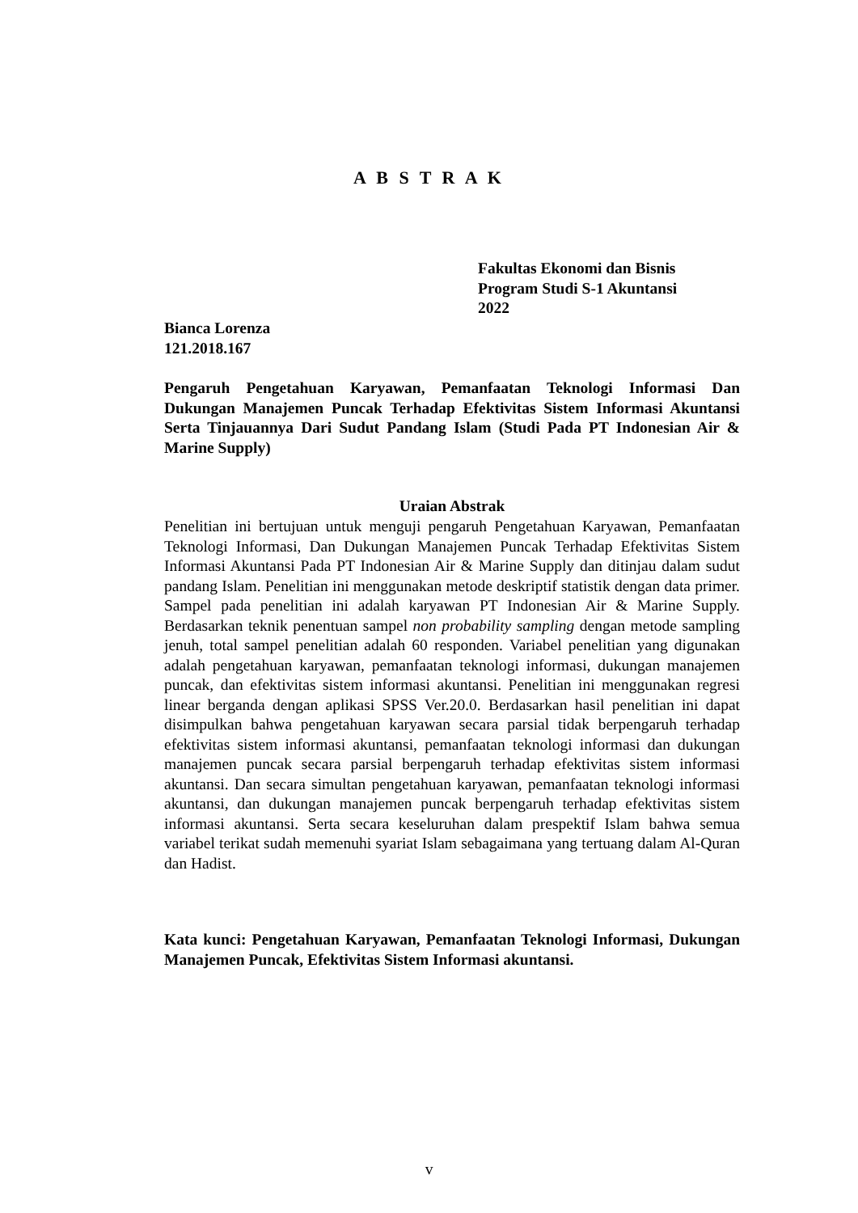A B S T R A K
Fakultas Ekonomi dan Bisnis
Program Studi S-1 Akuntansi
2022
Bianca Lorenza
121.2018.167
Pengaruh Pengetahuan Karyawan, Pemanfaatan Teknologi Informasi Dan Dukungan Manajemen Puncak Terhadap Efektivitas Sistem Informasi Akuntansi Serta Tinjauannya Dari Sudut Pandang Islam (Studi Pada PT Indonesian Air & Marine Supply)
Uraian Abstrak
Penelitian ini bertujuan untuk menguji pengaruh Pengetahuan Karyawan, Pemanfaatan Teknologi Informasi, Dan Dukungan Manajemen Puncak Terhadap Efektivitas Sistem Informasi Akuntansi Pada PT Indonesian Air & Marine Supply dan ditinjau dalam sudut pandang Islam. Penelitian ini menggunakan metode deskriptif statistik dengan data primer. Sampel pada penelitian ini adalah karyawan PT Indonesian Air & Marine Supply. Berdasarkan teknik penentuan sampel non probability sampling dengan metode sampling jenuh, total sampel penelitian adalah 60 responden. Variabel penelitian yang digunakan adalah pengetahuan karyawan, pemanfaatan teknologi informasi, dukungan manajemen puncak, dan efektivitas sistem informasi akuntansi. Penelitian ini menggunakan regresi linear berganda dengan aplikasi SPSS Ver.20.0. Berdasarkan hasil penelitian ini dapat disimpulkan bahwa pengetahuan karyawan secara parsial tidak berpengaruh terhadap efektivitas sistem informasi akuntansi, pemanfaatan teknologi informasi dan dukungan manajemen puncak secara parsial berpengaruh terhadap efektivitas sistem informasi akuntansi. Dan secara simultan pengetahuan karyawan, pemanfaatan teknologi informasi akuntansi, dan dukungan manajemen puncak berpengaruh terhadap efektivitas sistem informasi akuntansi. Serta secara keseluruhan dalam prespektif Islam bahwa semua variabel terikat sudah memenuhi syariat Islam sebagaimana yang tertuang dalam Al-Quran dan Hadist.
Kata kunci: Pengetahuan Karyawan, Pemanfaatan Teknologi Informasi, Dukungan Manajemen Puncak, Efektivitas Sistem Informasi akuntansi.
v